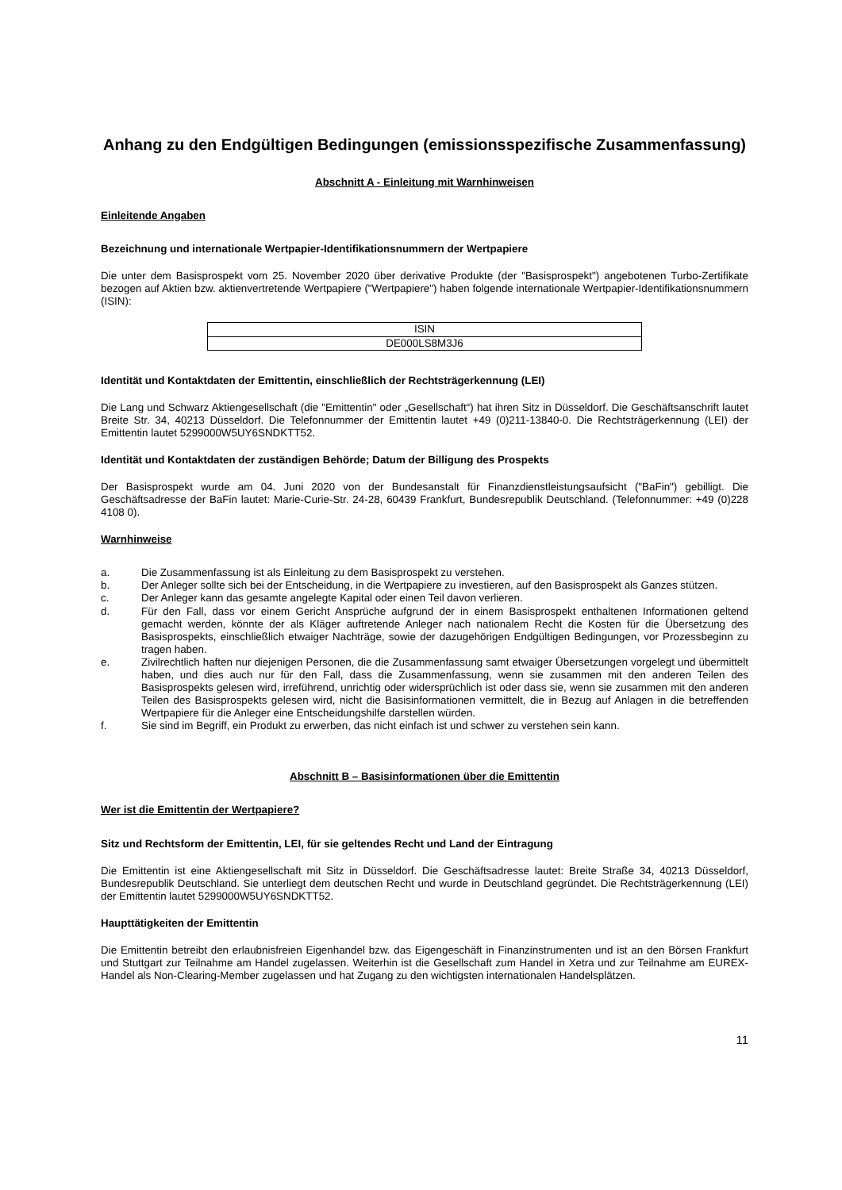Anhang zu den Endgültigen Bedingungen (emissionsspezifische Zusammenfassung)
Abschnitt A - Einleitung mit Warnhinweisen
Einleitende Angaben
Bezeichnung und internationale Wertpapier-Identifikationsnummern der Wertpapiere
Die unter dem Basisprospekt vom 25. November 2020 über derivative Produkte (der "Basisprospekt") angebotenen Turbo-Zertifikate bezogen auf Aktien bzw. aktienvertretende Wertpapiere ("Wertpapiere") haben folgende internationale Wertpapier-Identifikationsnummern (ISIN):
| ISIN |
| DE000LS8M3J6 |
Identität und Kontaktdaten der Emittentin, einschließlich der Rechtsträgerkennung (LEI)
Die Lang und Schwarz Aktiengesellschaft (die "Emittentin" oder „Gesellschaft“) hat ihren Sitz in Düsseldorf. Die Geschäftsanschrift lautet Breite Str. 34, 40213 Düsseldorf. Die Telefonnummer der Emittentin lautet +49 (0)211-13840-0. Die Rechtsträgerkennung (LEI) der Emittentin lautet 5299000W5UY6SNDKTT52.
Identität und Kontaktdaten der zuständigen Behörde; Datum der Billigung des Prospekts
Der Basisprospekt wurde am 04. Juni 2020 von der Bundesanstalt für Finanzdienstleistungsaufsicht ("BaFin") gebilligt. Die Geschäftsadresse der BaFin lautet: Marie-Curie-Str. 24-28, 60439 Frankfurt, Bundesrepublik Deutschland. (Telefonnummer: +49 (0)228 4108 0).
Warnhinweise
a. Die Zusammenfassung ist als Einleitung zu dem Basisprospekt zu verstehen.
b. Der Anleger sollte sich bei der Entscheidung, in die Wertpapiere zu investieren, auf den Basisprospekt als Ganzes stützen.
c. Der Anleger kann das gesamte angelegte Kapital oder einen Teil davon verlieren.
d. Für den Fall, dass vor einem Gericht Ansprüche aufgrund der in einem Basisprospekt enthaltenen Informationen geltend gemacht werden, könnte der als Kläger auftretende Anleger nach nationalem Recht die Kosten für die Übersetzung des Basisprospekts, einschließlich etwaiger Nachträge, sowie der dazugehörigen Endgültigen Bedingungen, vor Prozessbeginn zu tragen haben.
e. Zivilrechtlich haften nur diejenigen Personen, die die Zusammenfassung samt etwaiger Übersetzungen vorgelegt und übermittelt haben, und dies auch nur für den Fall, dass die Zusammenfassung, wenn sie zusammen mit den anderen Teilen des Basisprospekts gelesen wird, irreführend, unrichtig oder widersprüchlich ist oder dass sie, wenn sie zusammen mit den anderen Teilen des Basisprospekts gelesen wird, nicht die Basisinformationen vermittelt, die in Bezug auf Anlagen in die betreffenden Wertpapiere für die Anleger eine Entscheidungshilfe darstellen würden.
f. Sie sind im Begriff, ein Produkt zu erwerben, das nicht einfach ist und schwer zu verstehen sein kann.
Abschnitt B – Basisinformationen über die Emittentin
Wer ist die Emittentin der Wertpapiere?
Sitz und Rechtsform der Emittentin, LEI, für sie geltendes Recht und Land der Eintragung
Die Emittentin ist eine Aktiengesellschaft mit Sitz in Düsseldorf. Die Geschäftsadresse lautet: Breite Straße 34, 40213 Düsseldorf, Bundesrepublik Deutschland. Sie unterliegt dem deutschen Recht und wurde in Deutschland gegründet. Die Rechtsträgerkennung (LEI) der Emittentin lautet 5299000W5UY6SNDKTT52.
Haupttätigkeiten der Emittentin
Die Emittentin betreibt den erlaubnisfreien Eigenhandel bzw. das Eigengeschäft in Finanzinstrumenten und ist an den Börsen Frankfurt und Stuttgart zur Teilnahme am Handel zugelassen. Weiterhin ist die Gesellschaft zum Handel in Xetra und zur Teilnahme am EUREX-Handel als Non-Clearing-Member zugelassen und hat Zugang zu den wichtigsten internationalen Handelsplätzen.
11